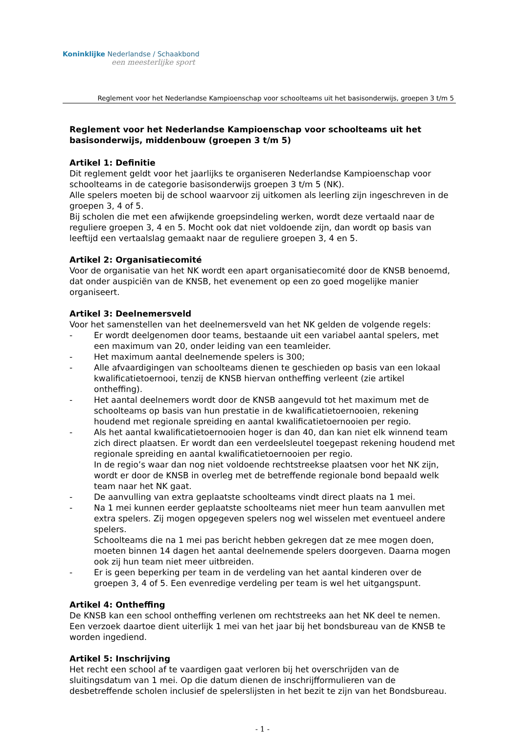Koninklijke Nederlandse / Schaakbond
een meesterlijke sport
Reglement voor het Nederlandse Kampioenschap voor schoolteams uit het basisonderwijs, groepen 3 t/m 5
Reglement voor het Nederlandse Kampioenschap voor schoolteams uit het basisonderwijs, middenbouw (groepen 3 t/m 5)
Artikel 1: Definitie
Dit reglement geldt voor het jaarlijks te organiseren Nederlandse Kampioenschap voor schoolteams in de categorie basisonderwijs groepen 3 t/m 5 (NK).
Alle spelers moeten bij de school waarvoor zij uitkomen als leerling zijn ingeschreven in de groepen 3, 4 of 5.
Bij scholen die met een afwijkende groepsindeling werken, wordt deze vertaald naar de reguliere groepen 3, 4 en 5. Mocht ook dat niet voldoende zijn, dan wordt op basis van leeftijd een vertaalslag gemaakt naar de reguliere groepen 3, 4 en 5.
Artikel 2: Organisatiecomité
Voor de organisatie van het NK wordt een apart organisatiecomité door de KNSB benoemd, dat onder auspiciën van de KNSB, het evenement op een zo goed mogelijke manier organiseert.
Artikel 3: Deelnemersveld
Voor het samenstellen van het deelnemersveld van het NK gelden de volgende regels:
- Er wordt deelgenomen door teams, bestaande uit een variabel aantal spelers, met een maximum van 20, onder leiding van een teamleider.
- Het maximum aantal deelnemende spelers is 300;
- Alle afvaardigingen van schoolteams dienen te geschieden op basis van een lokaal kwalificatietoernooi, tenzij de KNSB hiervan ontheffing verleent (zie artikel ontheffing).
- Het aantal deelnemers wordt door de KNSB aangevuld tot het maximum met de schoolteams op basis van hun prestatie in de kwalificatietoernooien, rekening houdend met regionale spreiding en aantal kwalificatietoernooien per regio.
- Als het aantal kwalificatietoernooien hoger is dan 40, dan kan niet elk winnend team zich direct plaatsen. Er wordt dan een verdeelsleutel toegepast rekening houdend met regionale spreiding en aantal kwalificatietoernooien per regio.
In de regio’s waar dan nog niet voldoende rechtstreekse plaatsen voor het NK zijn, wordt er door de KNSB in overleg met de betreffende regionale bond bepaald welk team naar het NK gaat.
- De aanvulling van extra geplaatste schoolteams vindt direct plaats na 1 mei.
- Na 1 mei kunnen eerder geplaatste schoolteams niet meer hun team aanvullen met extra spelers. Zij mogen opgegeven spelers nog wel wisselen met eventueel andere spelers.
Schoolteams die na 1 mei pas bericht hebben gekregen dat ze mee mogen doen, moeten binnen 14 dagen het aantal deelnemende spelers doorgeven. Daarna mogen ook zij hun team niet meer uitbreiden.
- Er is geen beperking per team in de verdeling van het aantal kinderen over de groepen 3, 4 of 5. Een evenredige verdeling per team is wel het uitgangspunt.
Artikel 4: Ontheffing
De KNSB kan een school ontheffing verlenen om rechtstreeks aan het NK deel te nemen. Een verzoek daartoe dient uiterlijk 1 mei van het jaar bij het bondsbureau van de KNSB te worden ingediend.
Artikel 5: Inschrijving
Het recht een school af te vaardigen gaat verloren bij het overschrijden van de sluitingsdatum van 1 mei. Op die datum dienen de inschrijfformulieren van de desbetreffende scholen inclusief de spelerslijsten in het bezit te zijn van het Bondsbureau.
- 1 -